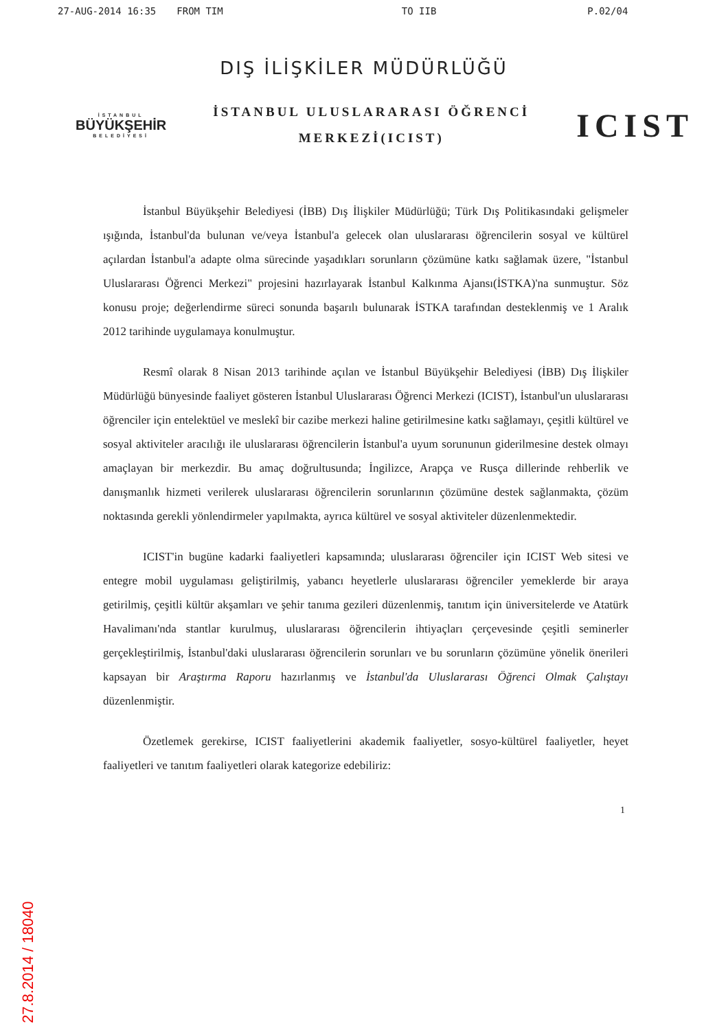27-AUG-2014 16:35 FROM TIM TO IIB P.02/04
DIŞ İLİŞKİLER MÜDÜRLÜĞÜ
İSTANBUL
BÜYÜKŞEHİR
BELEDİYESİ
İSTANBUL ULUSLARARASI ÖĞRENCİ
MERKEZİ(ICIST)
ICIST
İstanbul Büyükşehir Belediyesi (İBB) Dış İlişkiler Müdürlüğü; Türk Dış Politikasındaki gelişmeler ışığında, İstanbul'da bulunan ve/veya İstanbul'a gelecek olan uluslararası öğrencilerin sosyal ve kültürel açılardan İstanbul'a adapte olma sürecinde yaşadıkları sorunların çözümüne katkı sağlamak üzere, "İstanbul Uluslararası Öğrenci Merkezi" projesini hazırlayarak İstanbul Kalkınma Ajansı(İSTKA)'na sunmuştur. Söz konusu proje; değerlendirme süreci sonunda başarılı bulunarak İSTKA tarafından desteklenmiş ve 1 Aralık 2012 tarihinde uygulamaya konulmuştur.
Resmî olarak 8 Nisan 2013 tarihinde açılan ve İstanbul Büyükşehir Belediyesi (İBB) Dış İlişkiler Müdürlüğü bünyesinde faaliyet gösteren İstanbul Uluslararası Öğrenci Merkezi (ICIST), İstanbul'un uluslararası öğrenciler için entelektüel ve meslekî bir cazibe merkezi haline getirilmesine katkı sağlamayı, çeşitli kültürel ve sosyal aktiviteler aracılığı ile uluslararası öğrencilerin İstanbul'a uyum sorununun giderilmesine destek olmayı amaçlayan bir merkezdir. Bu amaç doğrultusunda; İngilizce, Arapça ve Rusça dillerinde rehberlik ve danışmanlık hizmeti verilerek uluslararası öğrencilerin sorunlarının çözümüne destek sağlanmakta, çözüm noktasında gerekli yönlendirmeler yapılmakta, ayrıca kültürel ve sosyal aktiviteler düzenlenmektedir.
ICIST'in bugüne kadarki faaliyetleri kapsamında; uluslararası öğrenciler için ICIST Web sitesi ve entegre mobil uygulaması geliştirilmiş, yabancı heyetlerle uluslararası öğrenciler yemeklerde bir araya getirilmiş, çeşitli kültür akşamları ve şehir tanıma gezileri düzenlenmiş, tanıtım için üniversitelerde ve Atatürk Havalimanı'nda stantlar kurulmuş, uluslararası öğrencilerin ihtiyaçları çerçevesinde çeşitli seminerler gerçekleştirilmiş, İstanbul'daki uluslararası öğrencilerin sorunları ve bu sorunların çözümüne yönelik önerileri kapsayan bir Araştırma Raporu hazırlanmış ve İstanbul'da Uluslararası Öğrenci Olmak Çalıştayı düzenlenmiştir.
Özetlemek gerekirse, ICIST faaliyetlerini akademik faaliyetler, sosyo-kültürel faaliyetler, heyet faaliyetleri ve tanıtım faaliyetleri olarak kategorize edebiliriz:
1
27.8.2014 / 18040